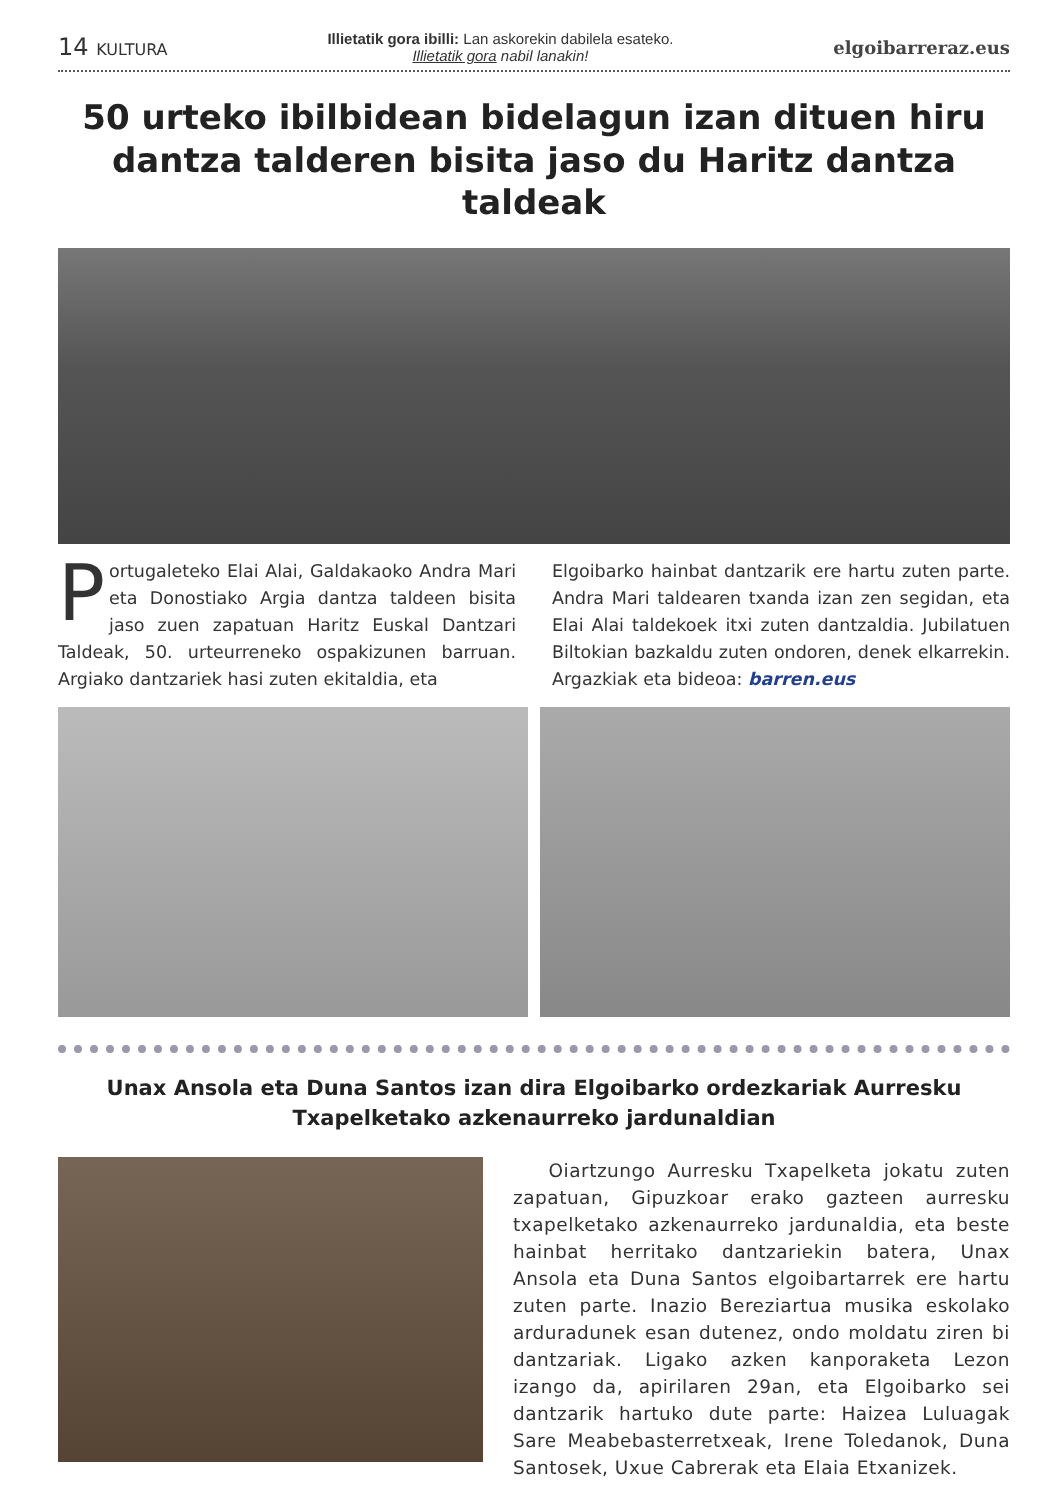14 KULTURA
Illietatik gora ibilli: Lan askorekin dabilela esateko.
Illietatik gora nabil lanakin!
elgoibarreraz.eus
50 urteko ibilbidean bidelagun izan dituen hiru dantza talderen bisita jaso du Haritz dantza taldeak
Portugaleteko Elai Alai, Galdakaoko Andra Mari eta Donostiako Argia dantza taldeen bisita jaso zuen zapatuan Haritz Euskal Dantzari Taldeak, 50. urteurreneko ospakizunen barruan. Argiako dantzariek hasi zuten ekitaldia, eta
Elgoibarko hainbat dantzarik ere hartu zuten parte. Andra Mari taldearen txanda izan zen segidan, eta Elai Alai taldekoek itxi zuten dantzaldia. Jubilatuen Biltokian bazkaldu zuten ondoren, denek elkarrekin. Argazkiak eta bideoa: barren.eus
Unax Ansola eta Duna Santos izan dira Elgoibarko ordezkariak Aurresku Txapelketako azkenaurreko jardunaldian
Oiartzungo Aurresku Txapelketa jokatu zuten zapatuan, Gipuzkoar erako gazteen aurresku txapelketako azkenaurreko jardunaldia, eta beste hainbat herritako dantzariekin batera, Unax Ansola eta Duna Santos elgoibartarrek ere hartu zuten parte. Inazio Bereziartua musika eskolako arduradunek esan dutenez, ondo moldatu ziren bi dantzariak. Ligako azken kanporaketa Lezon izango da, apirilaren 29an, eta Elgoibarko sei dantzarik hartuko dute parte: Haizea Luluagak Sare Meabebasterretxeak, Irene Toledanok, Duna Santosek, Uxue Cabrerak eta Elaia Etxanizek.